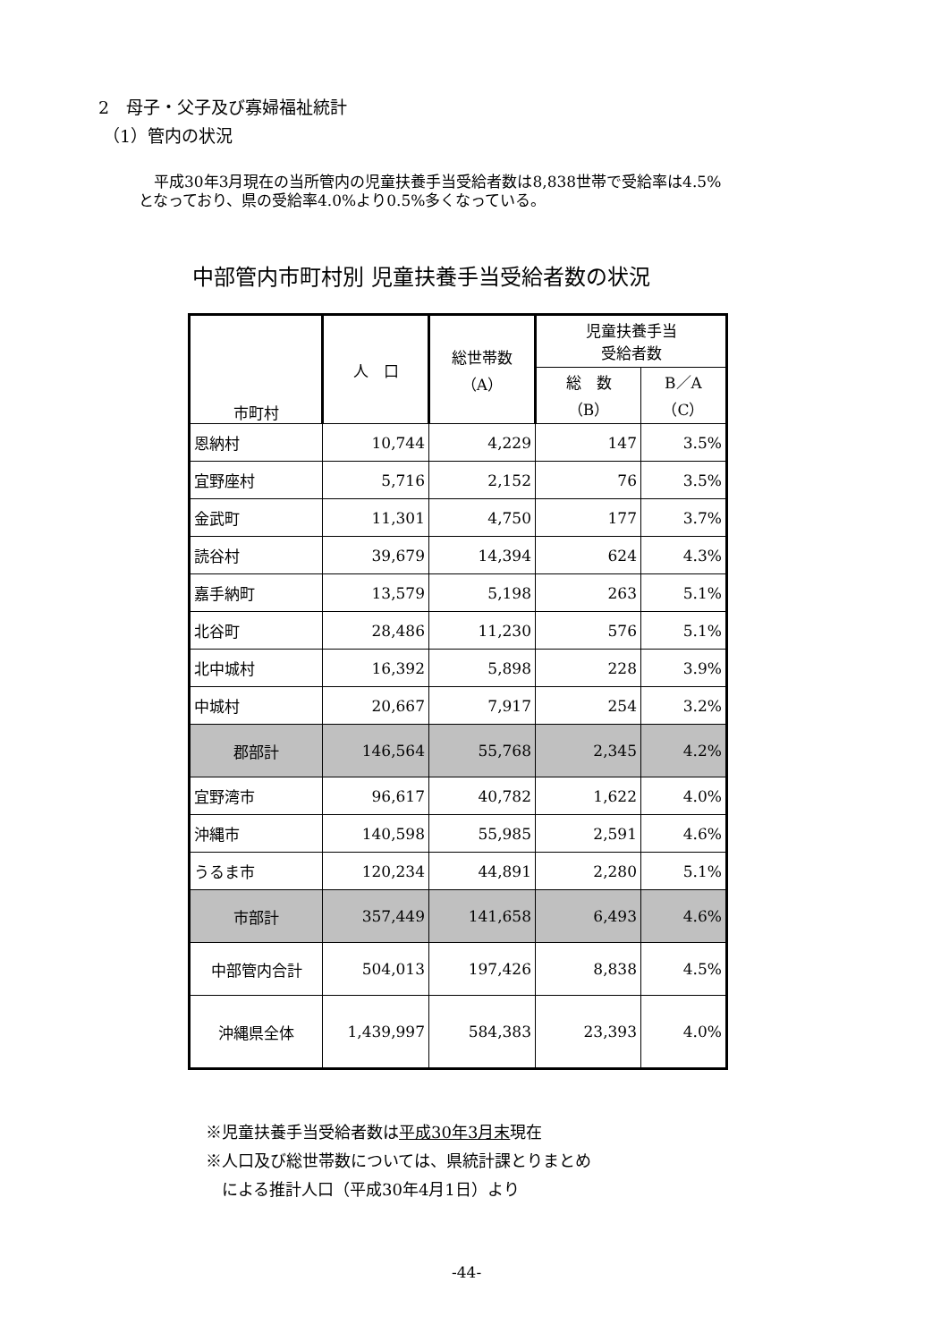2　母子・父子及び寡婦福祉統計
（1）管内の状況
　平成30年3月現在の当所管内の児童扶養手当受給者数は8,838世帯で受給率は4.5%
となっており、県の受給率4.0%より0.5%多くなっている。
中部管内市町村別 児童扶養手当受給者数の状況
| 市町村 | 人 口 | 総世帯数 （A） | 児童扶養手当 受給者数 | |
| --- | --- | --- | --- | --- |
| | | | 総 数 （B） | B／A （C） |
| 恩納村 | 10,744 | 4,229 | 147 | 3.5% |
| 宜野座村 | 5,716 | 2,152 | 76 | 3.5% |
| 金武町 | 11,301 | 4,750 | 177 | 3.7% |
| 読谷村 | 39,679 | 14,394 | 624 | 4.3% |
| 嘉手納町 | 13,579 | 5,198 | 263 | 5.1% |
| 北谷町 | 28,486 | 11,230 | 576 | 5.1% |
| 北中城村 | 16,392 | 5,898 | 228 | 3.9% |
| 中城村 | 20,667 | 7,917 | 254 | 3.2% |
| 郡部計 | 146,564 | 55,768 | 2,345 | 4.2% |
| 宜野湾市 | 96,617 | 40,782 | 1,622 | 4.0% |
| 沖縄市 | 140,598 | 55,985 | 2,591 | 4.6% |
| うるま市 | 120,234 | 44,891 | 2,280 | 5.1% |
| 市部計 | 357,449 | 141,658 | 6,493 | 4.6% |
| 中部管内合計 | 504,013 | 197,426 | 8,838 | 4.5% |
| 沖縄県全体 | 1,439,997 | 584,383 | 23,393 | 4.0% |
※児童扶養手当受給者数は平成30年3月末現在
※人口及び総世帯数については、県統計課とりまとめ
　による推計人口（平成30年4月1日）より
-44-